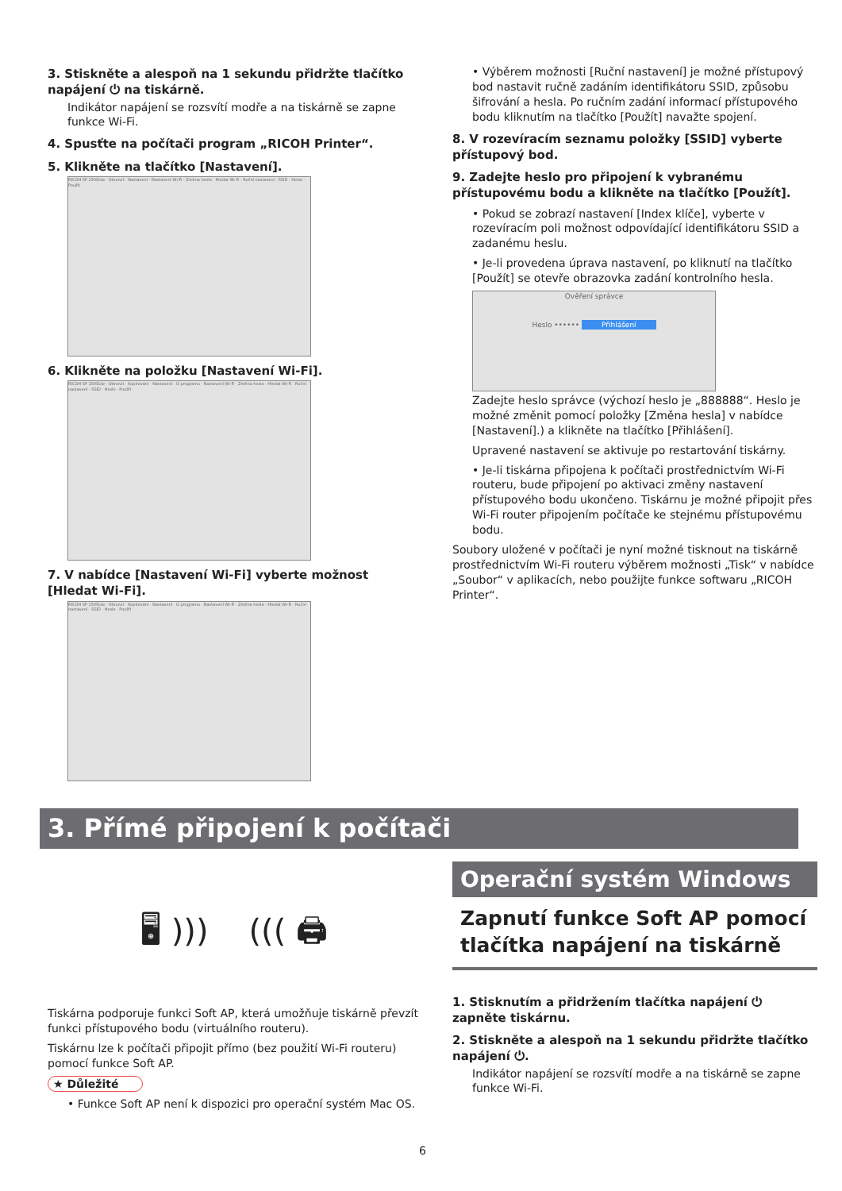3. Stiskněte a alespoň na 1 sekundu přidržte tlačítko napájení ⏻ na tiskárně.
Indikátor napájení se rozsvítí modře a na tiskárně se zapne funkce Wi-Fi.
4. Spusťte na počítači program „RICOH Printer“.
5. Klikněte na tlačítko [Nastavení].
RICOH SP 150SUw · Obnovit · Nastavení · Nastavení Wi-Fi · Změna hesla · Hledat Wi-Fi · Ruční nastavení · SSID · Heslo · Použít
6. Klikněte na položku [Nastavení Wi-Fi].
RICOH SP 150SUw · Obnovit · Kopírování · Nastavení · O programu · Nastavení Wi-Fi · Změna hesla · Hledat Wi-Fi · Ruční nastavení · SSID · Heslo · Použít
7. V nabídce [Nastavení Wi-Fi] vyberte možnost [Hledat Wi-Fi].
RICOH SP 150SUw · Obnovit · Kopírování · Nastavení · O programu · Nastavení Wi-Fi · Změna hesla · Hledat Wi-Fi · Ruční nastavení · SSID · Heslo · Použít
• Výběrem možnosti [Ruční nastavení] je možné přístupový bod nastavit ručně zadáním identifikátoru SSID, způsobu šifrování a hesla. Po ručním zadání informací přístupového bodu kliknutím na tlačítko [Použít] navažte spojení.
8. V rozevíracím seznamu položky [SSID] vyberte přístupový bod.
9. Zadejte heslo pro připojení k vybranému přístupovému bodu a klikněte na tlačítko [Použít].
• Pokud se zobrazí nastavení [Index klíče], vyberte v rozevíracím poli možnost odpovídající identifikátoru SSID a zadanému heslu.
• Je-li provedena úprava nastavení, po kliknutí na tlačítko [Použít] se otevře obrazovka zadání kontrolního hesla.
Ověření správce
Heslo •••••• Přihlášení
Zadejte heslo správce (výchozí heslo je „888888“. Heslo je možné změnit pomocí položky [Změna hesla] v nabídce [Nastavení].) a klikněte na tlačítko [Přihlášení].
Upravené nastavení se aktivuje po restartování tiskárny.
• Je-li tiskárna připojena k počítači prostřednictvím Wi-Fi routeru, bude připojení po aktivaci změny nastavení přístupového bodu ukončeno. Tiskárnu je možné připojit přes Wi-Fi router připojením počítače ke stejnému přístupovému bodu.
Soubory uložené v počítači je nyní možné tisknout na tiskárně prostřednictvím Wi-Fi routeru výběrem možnosti „Tisk“ v nabídce „Soubor“ v aplikacích, nebo použijte funkce softwaru „RICOH Printer“.
3. Přímé připojení k počítači
🖥 ))) ((( 🖨
Tiskárna podporuje funkci Soft AP, která umožňuje tiskárně převzít funkci přístupového bodu (virtuálního routeru).
Tiskárnu lze k počítači připojit přímo (bez použití Wi-Fi routeru) pomocí funkce Soft AP.
★ Důležité
• Funkce Soft AP není k dispozici pro operační systém Mac OS.
Operační systém Windows
Zapnutí funkce Soft AP pomocí tlačítka napájení na tiskárně
1. Stisknutím a přidržením tlačítka napájení ⏻ zapněte tiskárnu.
2. Stiskněte a alespoň na 1 sekundu přidržte tlačítko napájení ⏻.
Indikátor napájení se rozsvítí modře a na tiskárně se zapne funkce Wi-Fi.
6